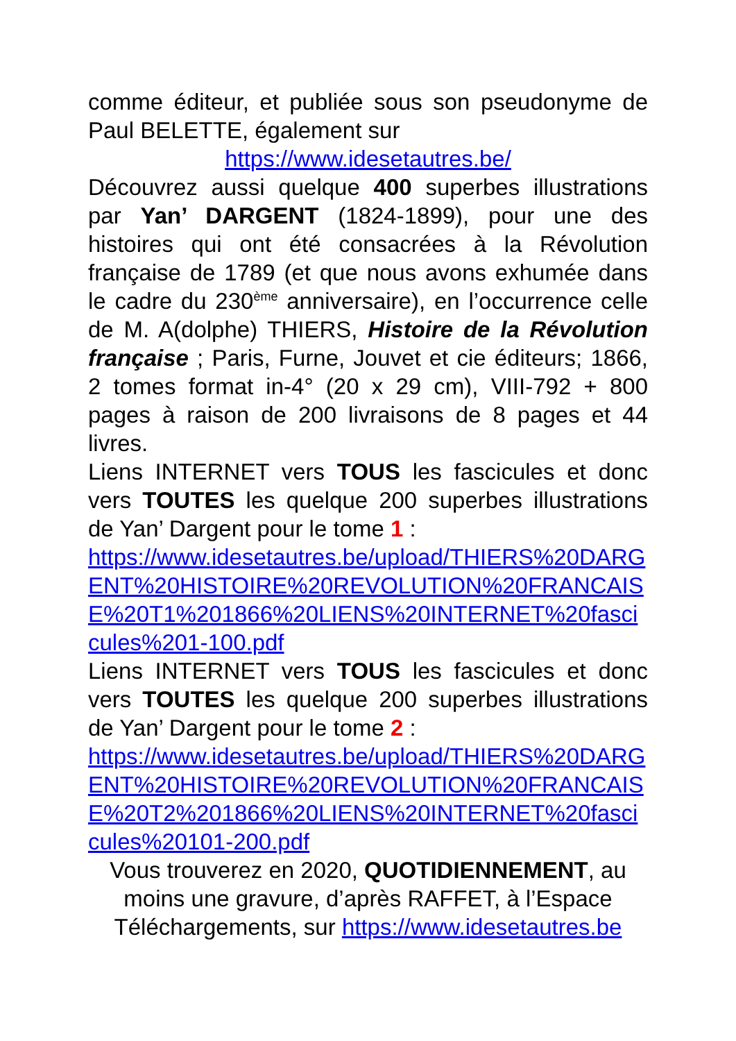comme éditeur, et publiée sous son pseudonyme de Paul BELETTE, également sur
https://www.idesetautres.be/
Découvrez aussi quelque 400 superbes illustrations par Yan’ DARGENT (1824-1899), pour une des histoires qui ont été consacrées à la Révolution française de 1789 (et que nous avons exhumée dans le cadre du 230<sup>ème</sup> anniversaire), en l’occurrence celle de M. A(dolphe) THIERS, Histoire de la Révolution française ; Paris, Furne, Jouvet et cie éditeurs; 1866, 2 tomes format in-4° (20 x 29 cm), VIII-792 + 800 pages à raison de 200 livraisons de 8 pages et 44 livres.
Liens INTERNET vers TOUS les fascicules et donc vers TOUTES les quelque 200 superbes illustrations de Yan’ Dargent pour le tome 1 :
https://www.idesetautres.be/upload/THIERS%20DARGENT%20HISTOIRE%20REVOLUTION%20FRANCAISE%20T1%201866%20LIENS%20INTERNET%20fascicules%201-100.pdf
Liens INTERNET vers TOUS les fascicules et donc vers TOUTES les quelque 200 superbes illustrations de Yan’ Dargent pour le tome 2 :
https://www.idesetautres.be/upload/THIERS%20DARGENT%20HISTOIRE%20REVOLUTION%20FRANCAISE%20T2%201866%20LIENS%20INTERNET%20fascicules%20101-200.pdf
Vous trouverez en 2020, QUOTIDIENNEMENT, au moins une gravure, d’après RAFFET, à l’Espace Téléchargements, sur https://www.idesetautres.be